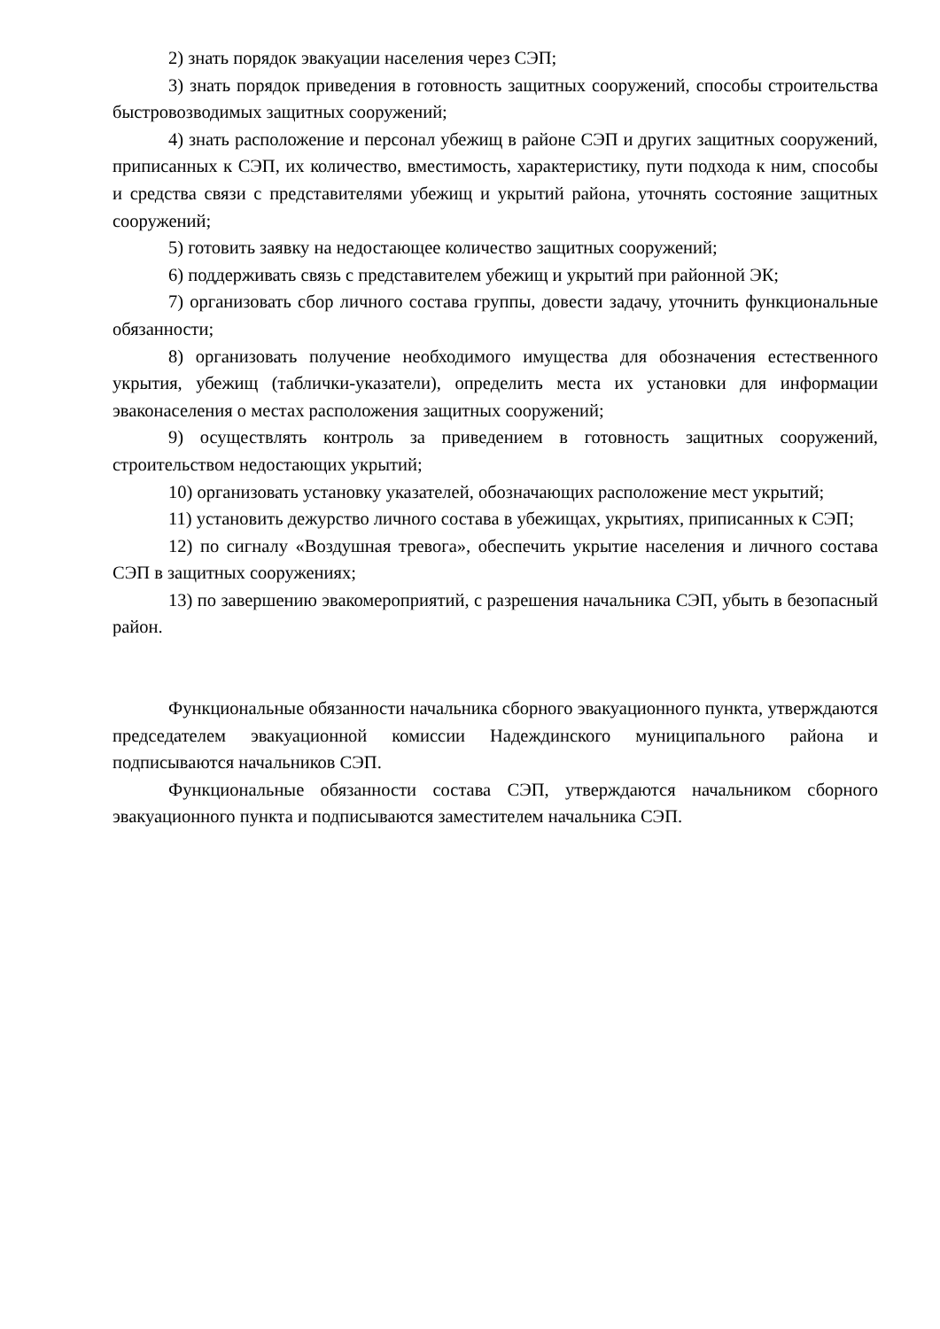2) знать порядок эвакуации населения через СЭП;
3) знать порядок приведения в готовность защитных сооружений, способы строительства быстровозводимых защитных сооружений;
4) знать расположение и персонал убежищ в районе СЭП и других защитных сооружений, приписанных к СЭП, их количество, вместимость, характеристику, пути подхода к ним, способы и средства связи с представителями убежищ и укрытий района, уточнять состояние защитных сооружений;
5) готовить заявку на недостающее количество защитных сооружений;
6) поддерживать связь с представителем убежищ и укрытий при районной ЭК;
7) организовать сбор личного состава группы, довести задачу, уточнить функциональные обязанности;
8) организовать получение необходимого имущества для обозначения естественного укрытия, убежищ (таблички-указатели), определить места их установки для информации эваконаселения о местах расположения защитных сооружений;
9) осуществлять контроль за приведением в готовность защитных сооружений, строительством недостающих укрытий;
10) организовать установку указателей, обозначающих расположение мест укрытий;
11) установить дежурство личного состава в убежищах, укрытиях, приписанных к СЭП;
12) по сигналу «Воздушная тревога», обеспечить укрытие населения и личного состава СЭП в защитных сооружениях;
13) по завершению эвакомероприятий, с разрешения начальника СЭП, убыть в безопасный район.
Функциональные обязанности начальника сборного эвакуационного пункта, утверждаются председателем эвакуационной комиссии Надеждинского муниципального района и подписываются начальников СЭП.
Функциональные обязанности состава СЭП, утверждаются начальником сборного эвакуационного пункта и подписываются заместителем начальника СЭП.